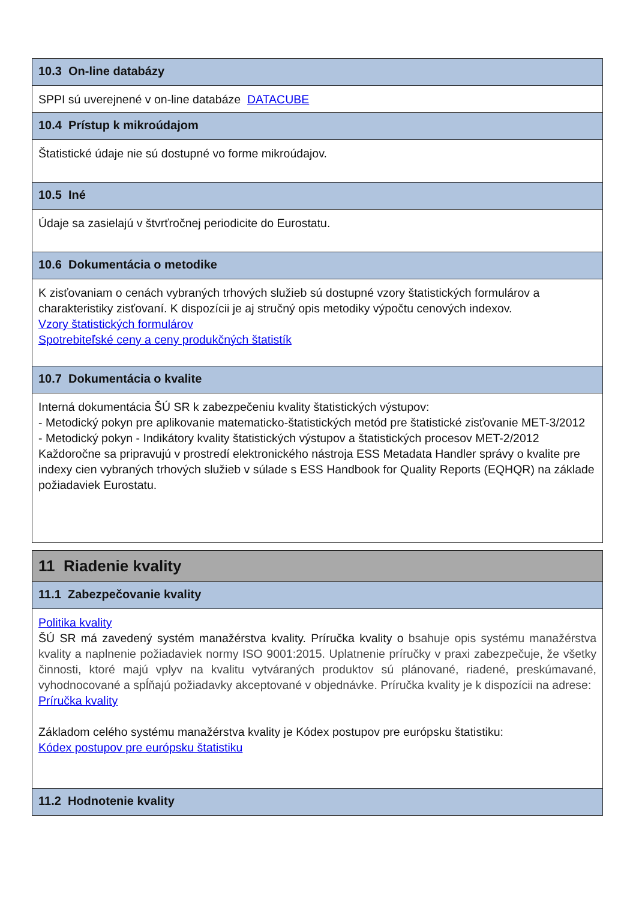10.3 On-line databázy
SPPI sú uverejnené v on-line databáze DATACUBE
10.4 Prístup k mikroúdajom
Štatistické údaje nie sú dostupné vo forme mikroúdajov.
10.5 Iné
Údaje sa zasielajú v štvrťročnej periodicite do Eurostatu.
10.6 Dokumentácia o metodike
K zisťovaniam o cenách vybraných trhových služieb sú dostupné vzory štatistických formulárov a charakteristiky zisťovaní. K dispozícii je aj stručný opis metodiky výpočtu cenových indexov.
Vzory štatistických formulárov
Spotrebiteľské ceny a ceny produkčných štatistík
10.7 Dokumentácia o kvalite
Interná dokumentácia ŠÚ SR k zabezpečeniu kvality štatistických výstupov:
- Metodický pokyn pre aplikovanie matematicko-štatistických metód pre štatistické zisťovanie MET-3/2012
- Metodický pokyn - Indikátory kvality štatistických výstupov a štatistických procesov MET-2/2012
Každoročne sa pripravujú v prostredí elektronického nástroja ESS Metadata Handler správy o kvalite pre indexy cien vybraných trhových služieb v súlade s ESS Handbook for Quality Reports (EQHQR) na základe požiadaviek Eurostatu.
11 Riadenie kvality
11.1 Zabezpečovanie kvality
Politika kvality
ŠÚ SR má zavedený systém manažérstva kvality. Príručka kvality o bsahuje opis systému manažérstva kvality a naplnenie požiadaviek normy ISO 9001:2015. Uplatnenie príručky v praxi zabezpečuje, že všetky činnosti, ktoré majú vplyv na kvalitu vytváraných produktov sú plánované, riadené, preskúmavané, vyhodnocované a spĺňajú požiadavky akceptované v objednávke. Príručka kvality je k dispozícii na adrese:
Príručka kvality
Základom celého systému manažérstva kvality je Kódex postupov pre európsku štatistiku:
Kódex postupov pre európsku štatistiku
11.2 Hodnotenie kvality